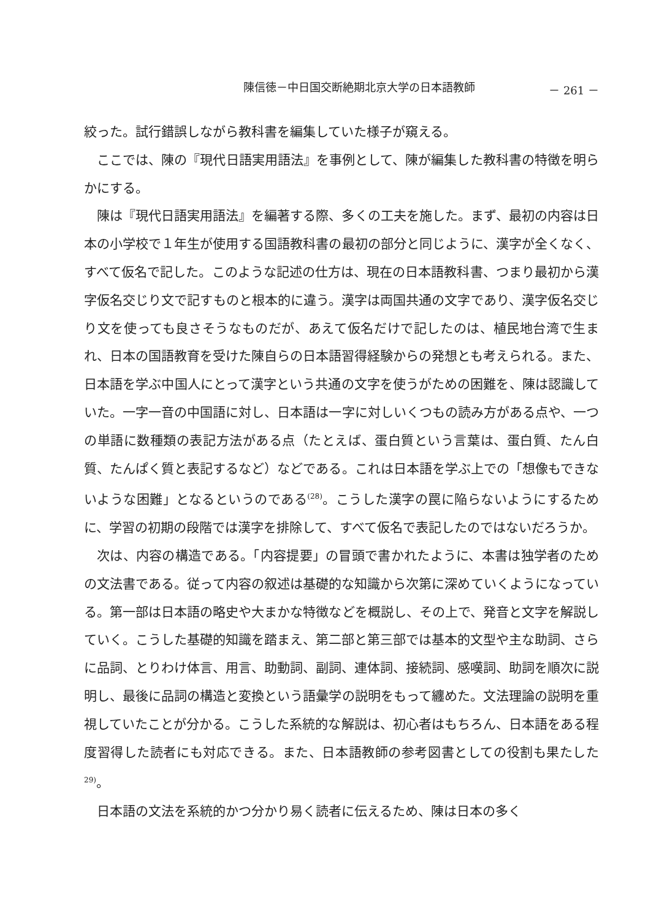陳信徳－中日国交断絶期北京大学の日本語教師 － 261 －
絞った。試行錯誤しながら教科書を編集していた様子が窺える。
ここでは、陳の『現代日語実用語法』を事例として、陳が編集した教科書の特徴を明らかにする。
陳は『現代日語実用語法』を編著する際、多くの工夫を施した。まず、最初の内容は日本の小学校で１年生が使用する国語教科書の最初の部分と同じように、漢字が全くなく、すべて仮名で記した。このような記述の仕方は、現在の日本語教科書、つまり最初から漢字仮名交じり文で記すものと根本的に違う。漢字は両国共通の文字であり、漢字仮名交じり文を使っても良さそうなものだが、あえて仮名だけで記したのは、植民地台湾で生まれ、日本の国語教育を受けた陳自らの日本語習得経験からの発想とも考えられる。また、日本語を学ぶ中国人にとって漢字という共通の文字を使うがための困難を、陳は認識していた。一字一音の中国語に対し、日本語は一字に対しいくつもの読み方がある点や、一つの単語に数種類の表記方法がある点（たとえば、蛋白質という言葉は、蛋白質、たん白質、たんぱく質と表記するなど）などである。これは日本語を学ぶ上での「想像もできないような困難」となるというのである<sup>(28)</sup>。こうした漢字の罠に陥らないようにするために、学習の初期の段階では漢字を排除して、すべて仮名で表記したのではないだろうか。
次は、内容の構造である。「内容提要」の冒頭で書かれたように、本書は独学者のための文法書である。従って内容の叙述は基礎的な知識から次第に深めていくようになっている。第一部は日本語の略史や大まかな特徴などを概説し、その上で、発音と文字を解説していく。こうした基礎的知識を踏まえ、第二部と第三部では基本的文型や主な助詞、さらに品詞、とりわけ体言、用言、助動詞、副詞、連体詞、接続詞、感嘆詞、助詞を順次に説明し、最後に品詞の構造と変換という語彙学の説明をもって纏めた。文法理論の説明を重視していたことが分かる。こうした系統的な解説は、初心者はもちろん、日本語をある程度習得した読者にも対応できる。また、日本語教師の参考図書としての役割も果たした<sup>29)</sup>。
日本語の文法を系統的かつ分かり易く読者に伝えるため、陳は日本の多く